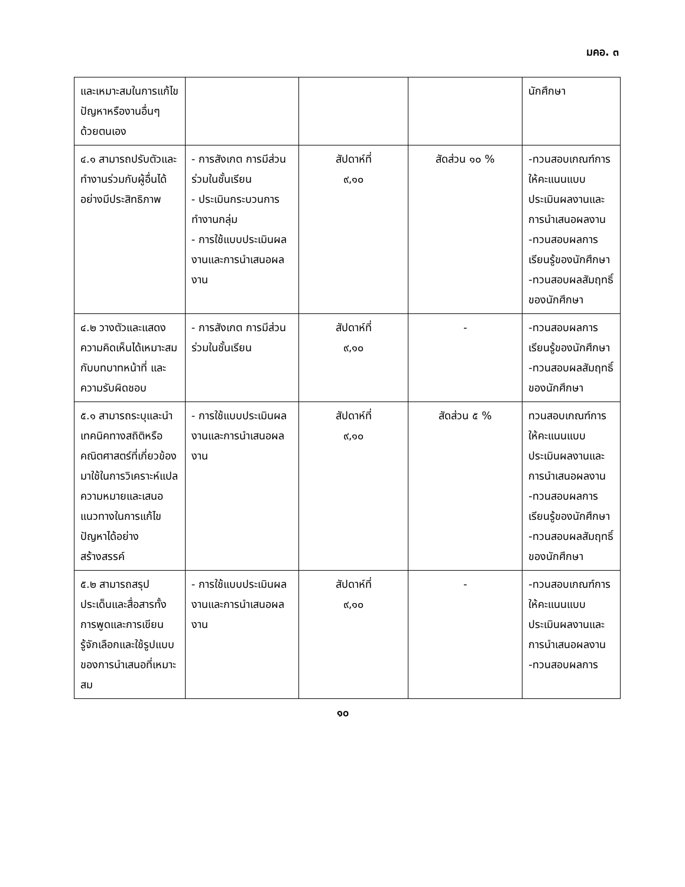มคอ. ๓
| และเหมาะสมในการแก้ไขปัญหาหรืองานอื่นๆ ด้วยตนเอง | | | | นักศึกษา |
| ๔.๑ สามารถปรับตัวและทำงานร่วมกับผู้อื่นได้อย่างมีประสิทธิภาพ | - การสังเกต การมีส่วนร่วมในชั้นเรียน - ประเมินกระบวนการทำงานกลุ่ม - การใช้แบบประเมินผลงานและการนำเสนอผลงาน | สัปดาห์ที่ ๙,๑๐ | สัดส่วน ๑๐ % | -ทวนสอบเกณฑ์การให้คะแนนแบบประเมินผลงานและการนำเสนอผลงาน -ทวนสอบผลการเรียนรู้ของนักศึกษา -ทวนสอบผลสัมฤทธิ์ของนักศึกษา |
| ๔.๒ วางตัวและแสดงความคิดเห็นได้เหมาะสมกับบทบาทหน้าที่ และความรับผิดชอบ | - การสังเกต การมีส่วนร่วมในชั้นเรียน | สัปดาห์ที่ ๙,๑๐ | - | -ทวนสอบผลการเรียนรู้ของนักศึกษา -ทวนสอบผลสัมฤทธิ์ของนักศึกษา |
| ๕.๑ สามารถระบุและนำเทคนิคทางสถิติหรือคณิตศาสตร์ที่เกี่ยวข้อง มาใช้ในการวิเคราะห์แปลความหมายและเสนอแนวทางในการแก้ไขปัญหาได้อย่างสร้างสรรค์ | - การใช้แบบประเมินผลงานและการนำเสนอผลงาน | สัปดาห์ที่ ๙,๑๐ | สัดส่วน ๕ % | ทวนสอบเกณฑ์การให้คะแนนแบบประเมินผลงานและการนำเสนอผลงาน -ทวนสอบผลการเรียนรู้ของนักศึกษา -ทวนสอบผลสัมฤทธิ์ของนักศึกษา |
| ๕.๒ สามารถสรุปประเด็นและสื่อสารทั้งการพูดและการเขียน รู้จักเลือกและใช้รูปแบบของการนำเสนอที่เหมาะสม | - การใช้แบบประเมินผลงานและการนำเสนอผลงาน | สัปดาห์ที่ ๙,๑๐ | - | -ทวนสอบเกณฑ์การให้คะแนนแบบประเมินผลงานและการนำเสนอผลงาน -ทวนสอบผลการ |
๑๐